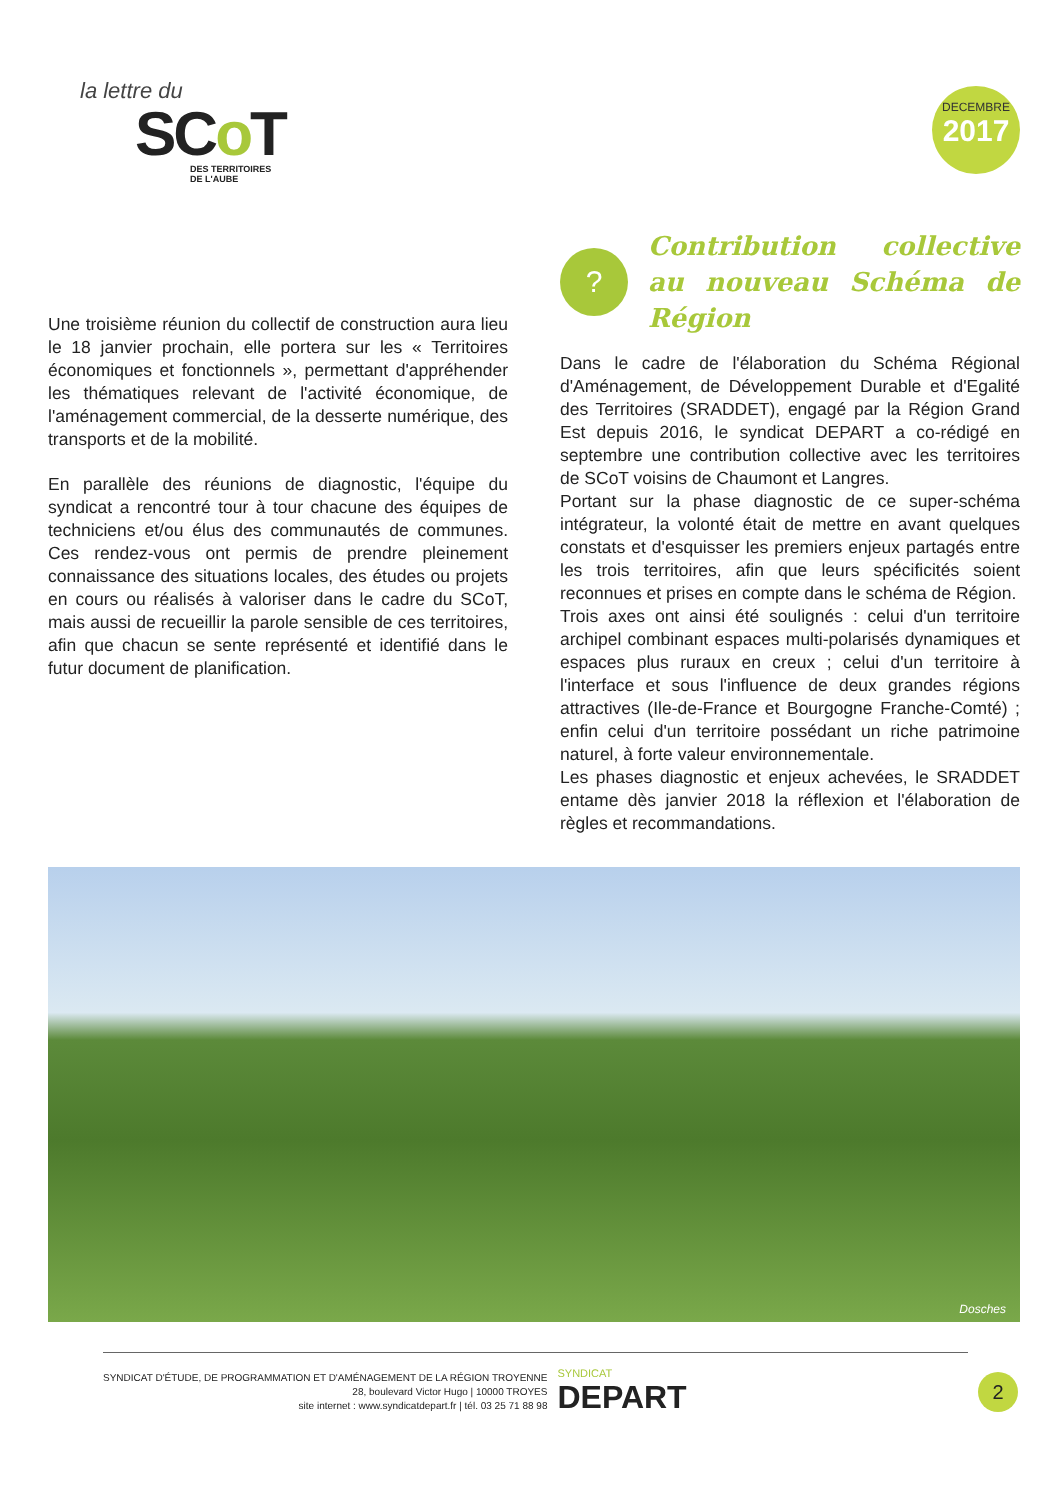la lettre du
SCo T
DES TERRITOIRES
DE L'AUBE
DECEMBRE
2017
Une troisième réunion du collectif de construction aura lieu le 18 janvier prochain, elle portera sur les « Territoires économiques et fonctionnels », permettant d'appréhender les thématiques relevant de l'activité économique, de l'aménagement commercial, de la desserte numérique, des transports et de la mobilité.
En parallèle des réunions de diagnostic, l'équipe du syndicat a rencontré tour à tour chacune des équipes de techniciens et/ou élus des communautés de communes. Ces rendez-vous ont permis de prendre pleinement connaissance des situations locales, des études ou projets en cours ou réalisés à valoriser dans le cadre du SCoT, mais aussi de recueillir la parole sensible de ces territoires, afin que chacun se sente représenté et identifié dans le futur document de planification.
?
Contribution collective au nouveau Schéma de Région
Dans le cadre de l'élaboration du Schéma Régional d'Aménagement, de Développement Durable et d'Egalité des Territoires (SRADDET), engagé par la Région Grand Est depuis 2016, le syndicat DEPART a co-rédigé en septembre une contribution collective avec les territoires de SCoT voisins de Chaumont et Langres.
Portant sur la phase diagnostic de ce super-schéma intégrateur, la volonté était de mettre en avant quelques constats et d'esquisser les premiers enjeux partagés entre les trois territoires, afin que leurs spécificités soient reconnues et prises en compte dans le schéma de Région.
Trois axes ont ainsi été soulignés : celui d'un territoire archipel combinant espaces multi-polarisés dynamiques et espaces plus ruraux en creux ; celui d'un territoire à l'interface et sous l'influence de deux grandes régions attractives (Ile-de-France et Bourgogne Franche-Comté) ; enfin celui d'un territoire possédant un riche patrimoine naturel, à forte valeur environnementale.
Les phases diagnostic et enjeux achevées, le SRADDET entame dès janvier 2018 la réflexion et l'élaboration de règles et recommandations.
Dosches
SYNDICAT D'ÉTUDE, DE PROGRAMMATION ET D'AMÉNAGEMENT DE LA RÉGION TROYENNE
28, boulevard Victor Hugo | 10000 TROYES
site internet : www.syndicatdepart.fr | tél. 03 25 71 88 98
SYNDICAT
DEPART
2